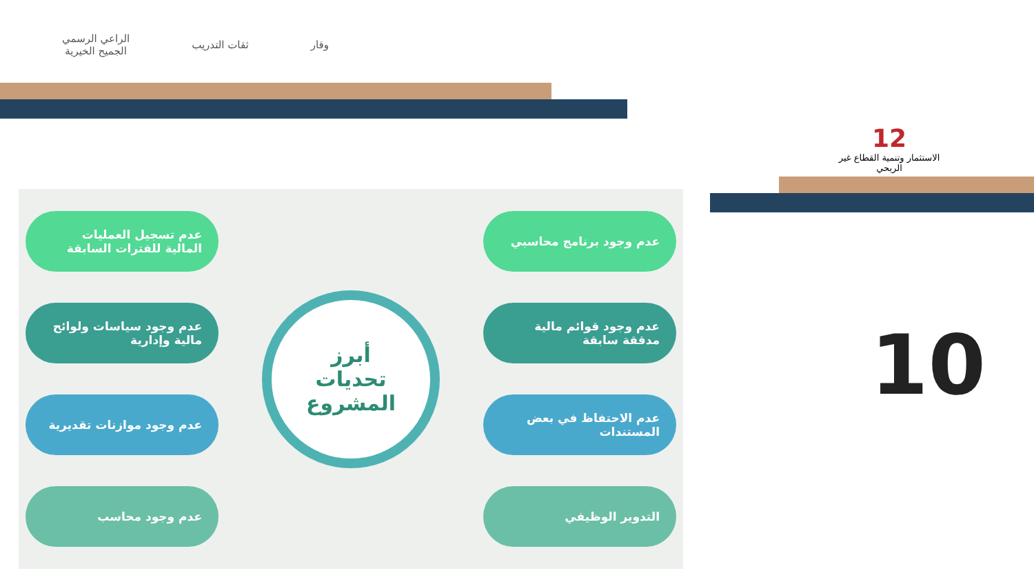الراعي الرسمي
الجميح الخيرية
ثقات التدريب وقار
12
الاستثمار وتنمية القطاع غير الربحي
عدم وجود برنامج محاسبي
عدم وجود قوائم مالية مدققة سابقة
عدم الاحتفاظ في بعض المستندات
التدوير الوظيفي
أبرز
تحديات
المشروع
عدم تسجيل العمليات المالية للفترات السابقة
عدم وجود سياسات ولوائح مالية وإدارية
عدم وجود موازنات تقديرية
عدم وجود محاسب
10